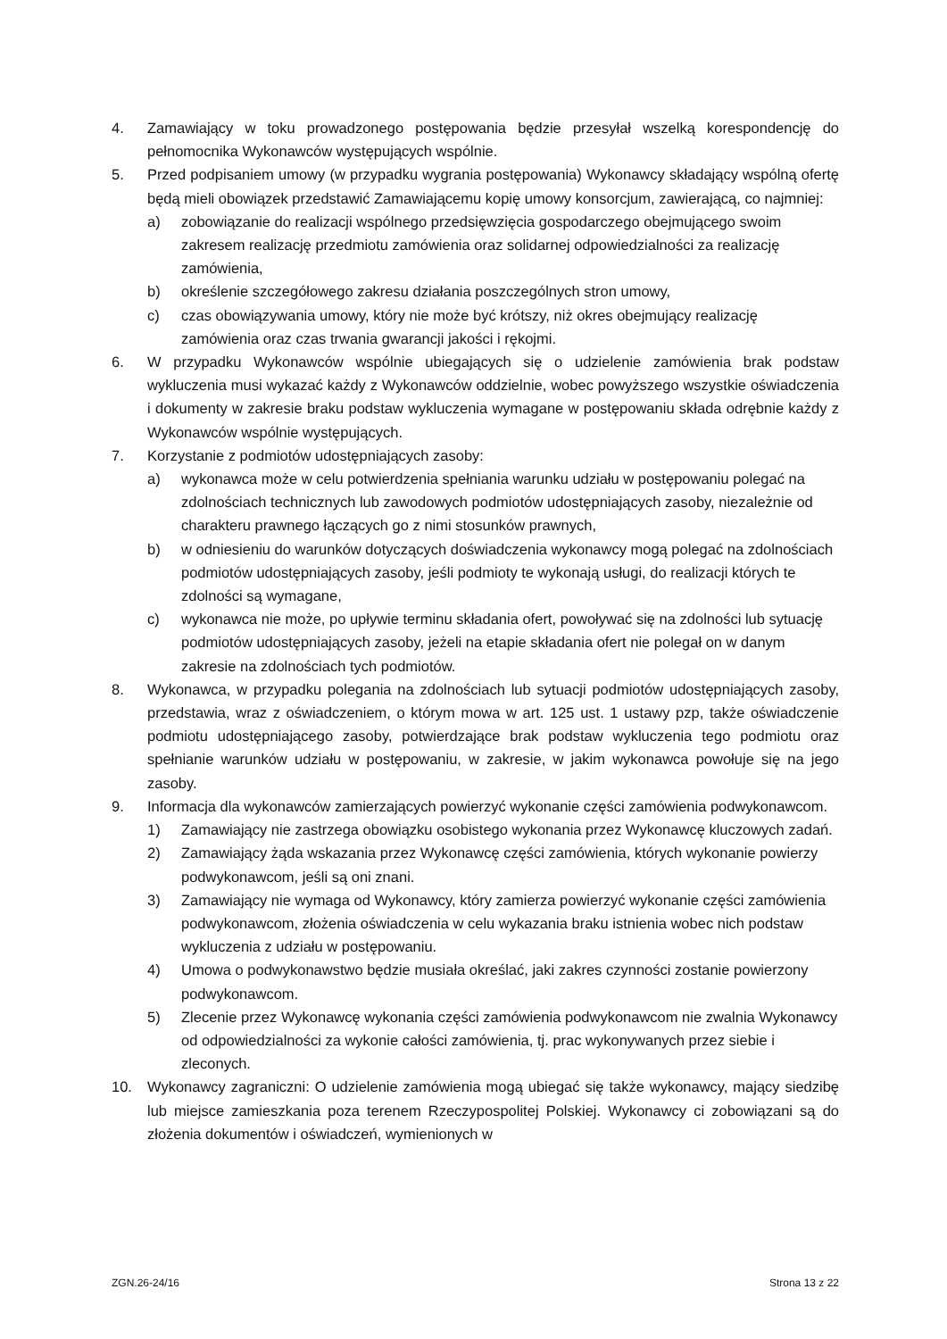4. Zamawiający w toku prowadzonego postępowania będzie przesyłał wszelką korespondencję do pełnomocnika Wykonawców występujących wspólnie.
5. Przed podpisaniem umowy (w przypadku wygrania postępowania) Wykonawcy składający wspólną ofertę będą mieli obowiązek przedstawić Zamawiającemu kopię umowy konsorcjum, zawierającą, co najmniej:
a) zobowiązanie do realizacji wspólnego przedsięwzięcia gospodarczego obejmującego swoim zakresem realizację przedmiotu zamówienia oraz solidarnej odpowiedzialności za realizację zamówienia,
b) określenie szczegółowego zakresu działania poszczególnych stron umowy,
c) czas obowiązywania umowy, który nie może być krótszy, niż okres obejmujący realizację zamówienia oraz czas trwania gwarancji jakości i rękojmi.
6. W przypadku Wykonawców wspólnie ubiegających się o udzielenie zamówienia brak podstaw wykluczenia musi wykazać każdy z Wykonawców oddzielnie, wobec powyższego wszystkie oświadczenia i dokumenty w zakresie braku podstaw wykluczenia wymagane w postępowaniu składa odrębnie każdy z Wykonawców wspólnie występujących.
7. Korzystanie z podmiotów udostępniających zasoby:
a) wykonawca może w celu potwierdzenia spełniania warunku udziału w postępowaniu polegać na zdolnościach technicznych lub zawodowych podmiotów udostępniających zasoby, niezależnie od charakteru prawnego łączących go z nimi stosunków prawnych,
b) w odniesieniu do warunków dotyczących doświadczenia wykonawcy mogą polegać na zdolnościach podmiotów udostępniających zasoby, jeśli podmioty te wykonają usługi, do realizacji których te zdolności są wymagane,
c) wykonawca nie może, po upływie terminu składania ofert, powoływać się na zdolności lub sytuację podmiotów udostępniających zasoby, jeżeli na etapie składania ofert nie polegał on w danym zakresie na zdolnościach tych podmiotów.
8. Wykonawca, w przypadku polegania na zdolnościach lub sytuacji podmiotów udostępniających zasoby, przedstawia, wraz z oświadczeniem, o którym mowa w art. 125 ust. 1 ustawy pzp, także oświadczenie podmiotu udostępniającego zasoby, potwierdzające brak podstaw wykluczenia tego podmiotu oraz spełnianie warunków udziału w postępowaniu, w zakresie, w jakim wykonawca powołuje się na jego zasoby.
9. Informacja dla wykonawców zamierzających powierzyć wykonanie części zamówienia podwykonawcom.
1) Zamawiający nie zastrzega obowiązku osobistego wykonania przez Wykonawcę kluczowych zadań.
2) Zamawiający żąda wskazania przez Wykonawcę części zamówienia, których wykonanie powierzy podwykonawcom, jeśli są oni znani.
3) Zamawiający nie wymaga od Wykonawcy, który zamierza powierzyć wykonanie części zamówienia podwykonawcom, złożenia oświadczenia w celu wykazania braku istnienia wobec nich podstaw wykluczenia z udziału w postępowaniu.
4) Umowa o podwykonawstwo będzie musiała określać, jaki zakres czynności zostanie powierzony podwykonawcom.
5) Zlecenie przez Wykonawcę wykonania części zamówienia podwykonawcom nie zwalnia Wykonawcy od odpowiedzialności za wykonie całości zamówienia, tj. prac wykonywanych przez siebie i zleconych.
10. Wykonawcy zagraniczni: O udzielenie zamówienia mogą ubiegać się także wykonawcy, mający siedzibę lub miejsce zamieszkania poza terenem Rzeczypospolitej Polskiej. Wykonawcy ci zobowiązani są do złożenia dokumentów i oświadczeń, wymienionych w
ZGN.26-24/16 Strona 13 z 22